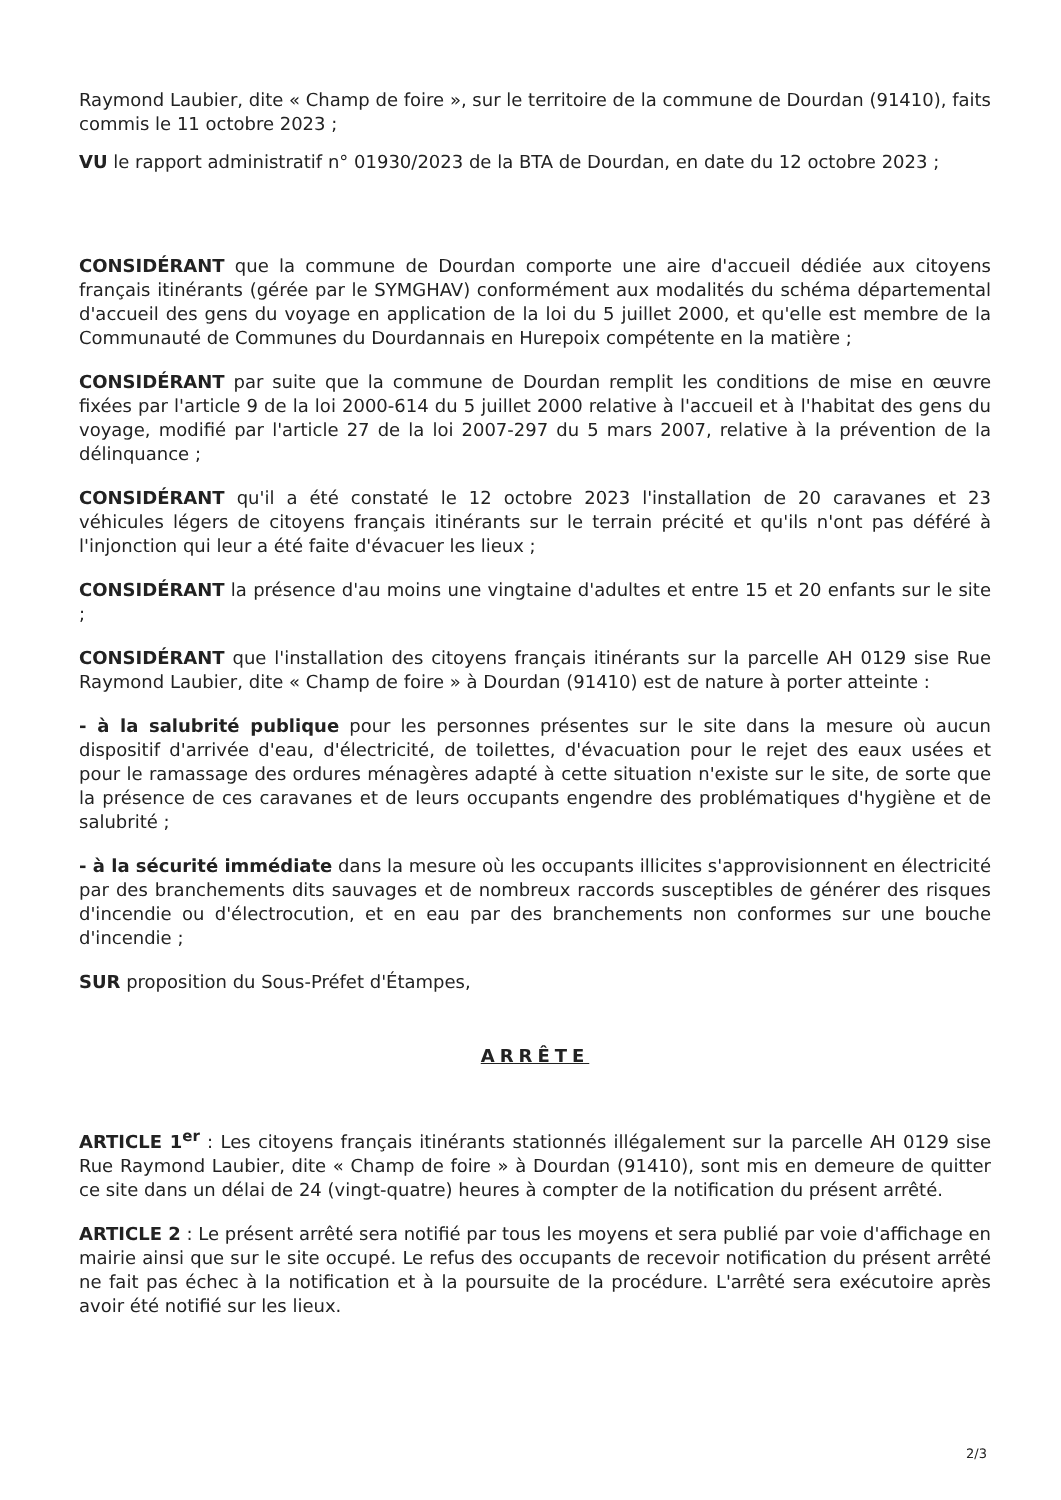Raymond Laubier, dite « Champ de foire », sur le territoire de la commune de Dourdan (91410), faits commis le 11 octobre 2023 ;
VU le rapport administratif n° 01930/2023 de la BTA de Dourdan, en date du 12 octobre 2023 ;
CONSIDÉRANT que la commune de Dourdan comporte une aire d'accueil dédiée aux citoyens français itinérants (gérée par le SYMGHAV) conformément aux modalités du schéma départemental d'accueil des gens du voyage en application de la loi du 5 juillet 2000, et qu'elle est membre de la Communauté de Communes du Dourdannais en Hurepoix compétente en la matière ;
CONSIDÉRANT par suite que la commune de Dourdan remplit les conditions de mise en œuvre fixées par l'article 9 de la loi 2000-614 du 5 juillet 2000 relative à l'accueil et à l'habitat des gens du voyage, modifié par l'article 27 de la loi 2007-297 du 5 mars 2007, relative à la prévention de la délinquance ;
CONSIDÉRANT qu'il a été constaté le 12 octobre 2023 l'installation de 20 caravanes et 23 véhicules légers de citoyens français itinérants sur le terrain précité et qu'ils n'ont pas déféré à l'injonction qui leur a été faite d'évacuer les lieux ;
CONSIDÉRANT la présence d'au moins une vingtaine d'adultes et entre 15 et 20 enfants sur le site ;
CONSIDÉRANT que l'installation des citoyens français itinérants sur la parcelle AH 0129 sise Rue Raymond Laubier, dite « Champ de foire » à Dourdan (91410) est de nature à porter atteinte :
- à la salubrité publique pour les personnes présentes sur le site dans la mesure où aucun dispositif d'arrivée d'eau, d'électricité, de toilettes, d'évacuation pour le rejet des eaux usées et pour le ramassage des ordures ménagères adapté à cette situation n'existe sur le site, de sorte que la présence de ces caravanes et de leurs occupants engendre des problématiques d'hygiène et de salubrité ;
- à la sécurité immédiate dans la mesure où les occupants illicites s'approvisionnent en électricité par des branchements dits sauvages et de nombreux raccords susceptibles de générer des risques d'incendie ou d'électrocution, et en eau par des branchements non conformes sur une bouche d'incendie ;
SUR proposition du Sous-Préfet d'Étampes,
ARRÊTE
ARTICLE 1<sup>er</sup> : Les citoyens français itinérants stationnés illégalement sur la parcelle AH 0129 sise Rue Raymond Laubier, dite « Champ de foire » à Dourdan (91410), sont mis en demeure de quitter ce site dans un délai de 24 (vingt-quatre) heures à compter de la notification du présent arrêté.
ARTICLE 2 : Le présent arrêté sera notifié par tous les moyens et sera publié par voie d'affichage en mairie ainsi que sur le site occupé. Le refus des occupants de recevoir notification du présent arrêté ne fait pas échec à la notification et à la poursuite de la procédure. L'arrêté sera exécutoire après avoir été notifié sur les lieux.
2/3